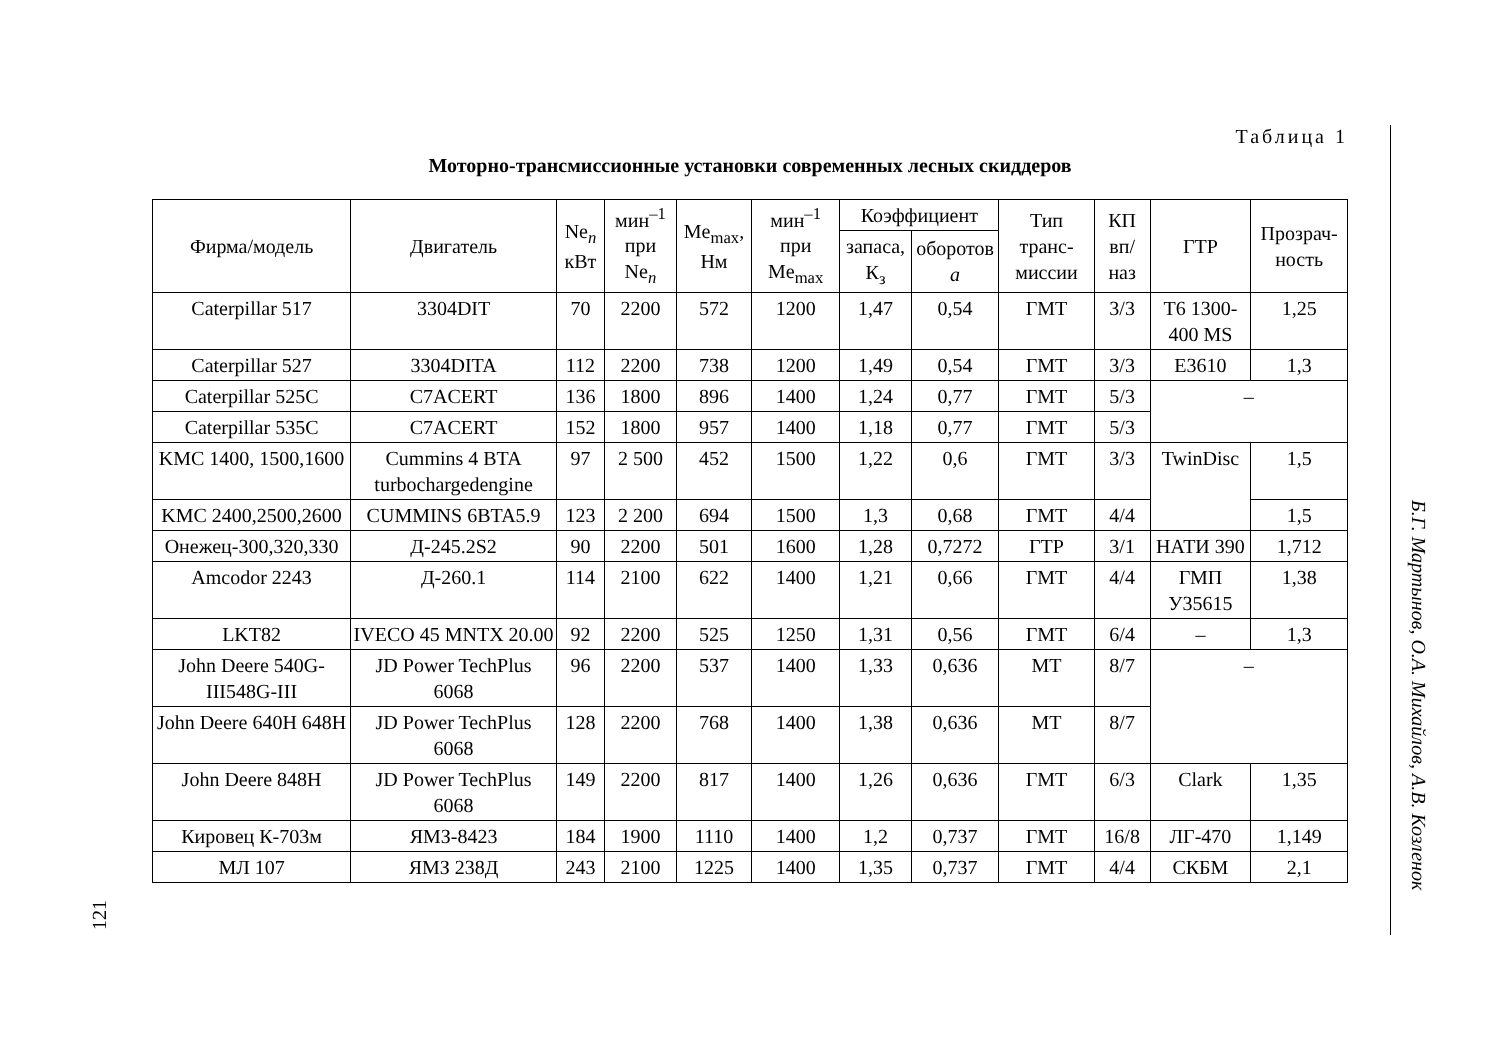Таблица 1
Моторно-трансмиссионные установки современных лесных скиддеров
| Фирма/модель | Двигатель | Ne<sub>n</sub> кВт | мин<sup>–1</sup> при Ne<sub>n</sub> | Me<sub>max</sub>, Нм | мин<sup>–1</sup> при Me<sub>max</sub> | Коэффициент | | Тип транс-миссии | КП вп/наз | ГТР | Прозрач-ность |
| --- | --- | --- | --- | --- | --- | --- | --- | --- | --- | --- | --- |
| | | | | | | запаса, К<sub>з</sub> | оборотов a | | | | |
| Caterpillar 517 | 3304DIT | 70 | 2200 | 572 | 1200 | 1,47 | 0,54 | ГМТ | 3/3 | T6 1300-400 MS | 1,25 |
| Caterpillar 527 | 3304DITA | 112 | 2200 | 738 | 1200 | 1,49 | 0,54 | ГМТ | 3/3 | E3610 | 1,3 |
| Caterpillar 525C | C7ACERT | 136 | 1800 | 896 | 1400 | 1,24 | 0,77 | ГМТ | 5/3 | – | |
| Caterpillar 535C | C7ACERT | 152 | 1800 | 957 | 1400 | 1,18 | 0,77 | ГМТ | 5/3 | | |
| KMC 1400, 1500,1600 | Cummins 4 BTA turbochargedengine | 97 | 2 500 | 452 | 1500 | 1,22 | 0,6 | ГМТ | 3/3 | TwinDisc | 1,5 |
| KMC 2400,2500,2600 | CUMMINS 6BTA5.9 | 123 | 2 200 | 694 | 1500 | 1,3 | 0,68 | ГМТ | 4/4 | | 1,5 |
| Онежец-300,320,330 | Д-245.2S2 | 90 | 2200 | 501 | 1600 | 1,28 | 0,7272 | ГТР | 3/1 | НАТИ 390 | 1,712 |
| Amcodor 2243 | Д-260.1 | 114 | 2100 | 622 | 1400 | 1,21 | 0,66 | ГМТ | 4/4 | ГМП У35615 | 1,38 |
| LKT82 | IVECO 45 MNTX 20.00 | 92 | 2200 | 525 | 1250 | 1,31 | 0,56 | ГМТ | 6/4 | – | 1,3 |
| John Deere 540G-III548G-III | JD Power TechPlus 6068 | 96 | 2200 | 537 | 1400 | 1,33 | 0,636 | МТ | 8/7 | – | |
| John Deere 640H 648H | JD Power TechPlus 6068 | 128 | 2200 | 768 | 1400 | 1,38 | 0,636 | МТ | 8/7 | | |
| John Deere 848H | JD Power TechPlus 6068 | 149 | 2200 | 817 | 1400 | 1,26 | 0,636 | ГМТ | 6/3 | Clark | 1,35 |
| Кировец К-703м | ЯМЗ-8423 | 184 | 1900 | 1110 | 1400 | 1,2 | 0,737 | ГМТ | 16/8 | ЛГ-470 | 1,149 |
| МЛ 107 | ЯМЗ 238Д | 243 | 2100 | 1225 | 1400 | 1,35 | 0,737 | ГМТ | 4/4 | СКБМ | 2,1 |
121
Б.Г. Мартынов, О.А. Михайлов, А.В. Козленок